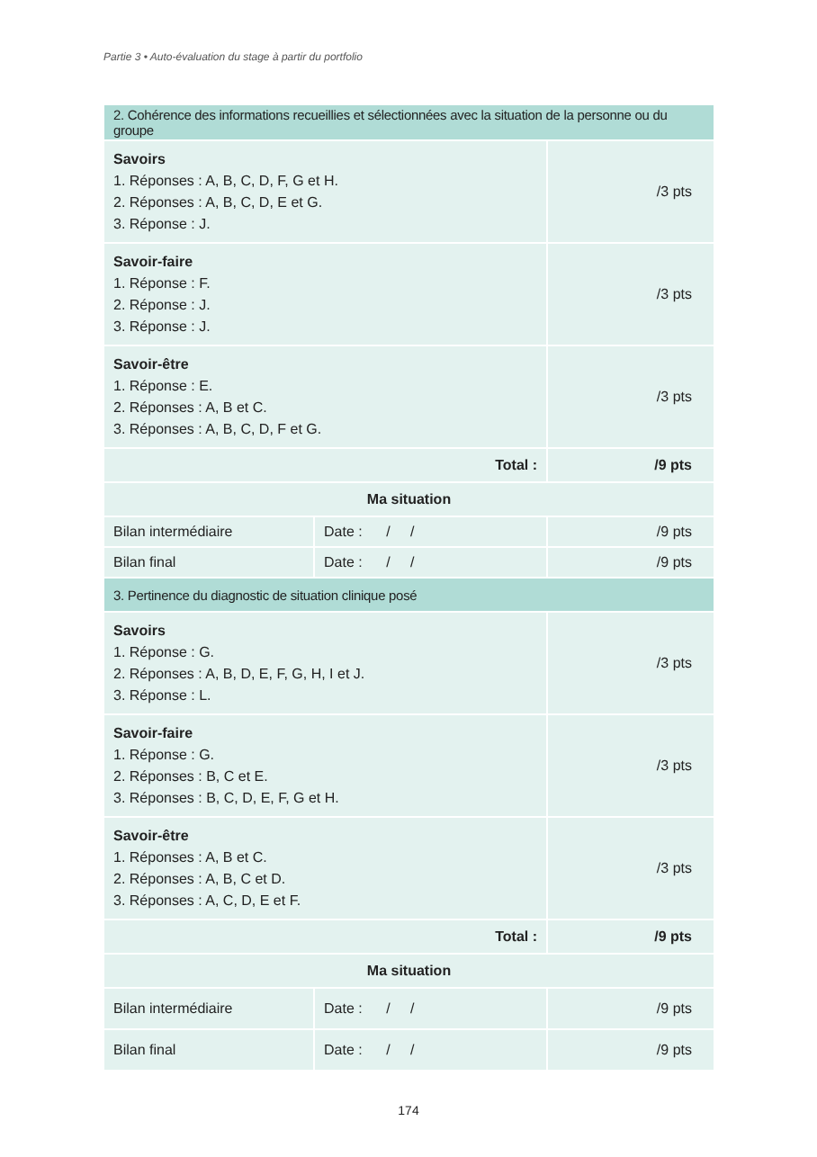Partie 3 • Auto-évaluation du stage à partir du portfolio
| 2. Cohérence des informations recueillies et sélectionnées avec la situation de la personne ou du groupe | | |
| --- | --- | --- |
| Savoirs 1. Réponses : A, B, C, D, F, G et H. 2. Réponses : A, B, C, D, E et G. 3. Réponse : J. | | /3 pts |
| Savoir-faire 1. Réponse : F. 2. Réponse : J. 3. Réponse : J. | | /3 pts |
| Savoir-être 1. Réponse : E. 2. Réponses : A, B et C. 3. Réponses : A, B, C, D, F et G. | | /3 pts |
| Total : | | /9 pts |
| Ma situation | | |
| Bilan intermédiaire | Date : / / | /9 pts |
| Bilan final | Date : / / | /9 pts |
| 3. Pertinence du diagnostic de situation clinique posé | | |
| Savoirs 1. Réponse : G. 2. Réponses : A, B, D, E, F, G, H, I et J. 3. Réponse : L. | | /3 pts |
| Savoir-faire 1. Réponse : G. 2. Réponses : B, C et E. 3. Réponses : B, C, D, E, F, G et H. | | /3 pts |
| Savoir-être 1. Réponses : A, B et C. 2. Réponses : A, B, C et D. 3. Réponses : A, C, D, E et F. | | /3 pts |
| Total : | | /9 pts |
| Ma situation | | |
| Bilan intermédiaire | Date : / / | /9 pts |
| Bilan final | Date : / / | /9 pts |
174